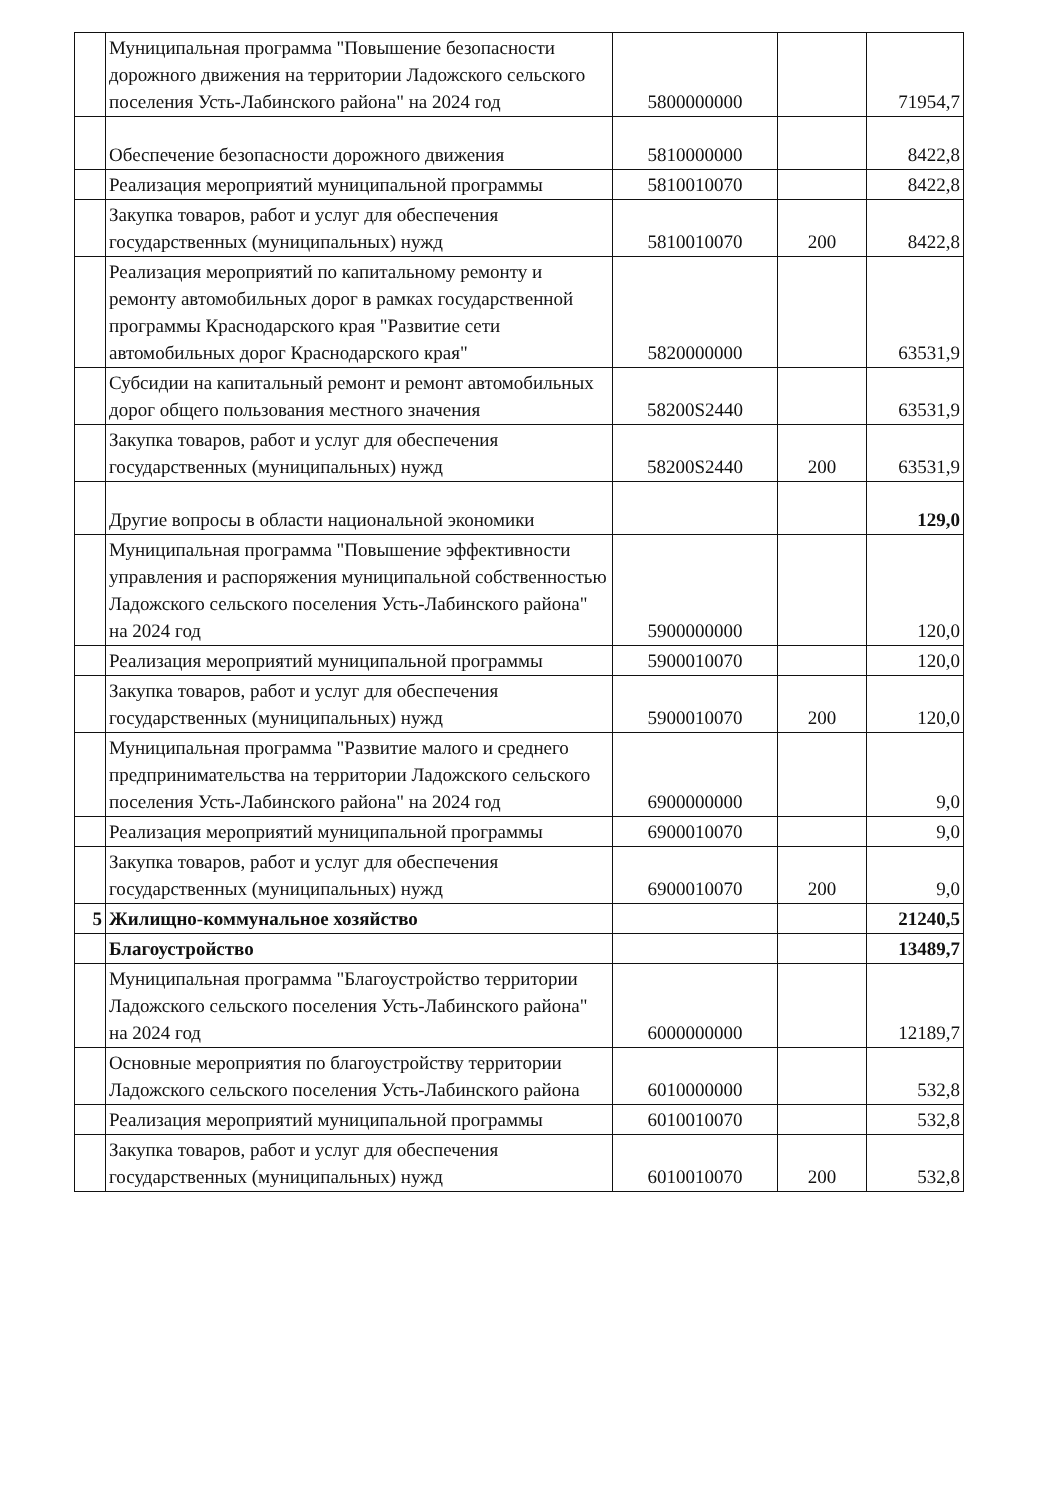| | Муниципальная программа "Повышение безопасности дорожного движения на территории Ладожского сельского поселения Усть-Лабинского района" на 2024 год | 5800000000 | | 71954,7 |
| | Обеспечение безопасности дорожного движения | 5810000000 | | 8422,8 |
| | Реализация мероприятий муниципальной программы | 5810010070 | | 8422,8 |
| | Закупка товаров, работ и услуг для обеспечения государственных (муниципальных) нужд | 5810010070 | 200 | 8422,8 |
| | Реализация мероприятий по капитальному ремонту и ремонту автомобильных дорог в рамках государственной программы Краснодарского края "Развитие сети автомобильных дорог Краснодарского края" | 5820000000 | | 63531,9 |
| | Субсидии на капитальный ремонт и ремонт автомобильных дорог общего пользования местного значения | 58200S2440 | | 63531,9 |
| | Закупка товаров, работ и услуг для обеспечения государственных (муниципальных) нужд | 58200S2440 | 200 | 63531,9 |
| | Другие вопросы в области национальной экономики | | | 129,0 |
| | Муниципальная программа "Повышение эффективности управления и распоряжения муниципальной собственностью Ладожского сельского поселения Усть-Лабинского района" на 2024 год | 5900000000 | | 120,0 |
| | Реализация мероприятий муниципальной программы | 5900010070 | | 120,0 |
| | Закупка товаров, работ и услуг для обеспечения государственных (муниципальных) нужд | 5900010070 | 200 | 120,0 |
| | Муниципальная программа "Развитие малого и среднего предпринимательства на территории Ладожского сельского поселения Усть-Лабинского района" на 2024 год | 6900000000 | | 9,0 |
| | Реализация мероприятий муниципальной программы | 6900010070 | | 9,0 |
| | Закупка товаров, работ и услуг для обеспечения государственных (муниципальных) нужд | 6900010070 | 200 | 9,0 |
| 5 | Жилищно-коммунальное хозяйство | | | 21240,5 |
| | Благоустройство | | | 13489,7 |
| | Муниципальная программа "Благоустройство территории Ладожского сельского поселения Усть-Лабинского района" на 2024 год | 6000000000 | | 12189,7 |
| | Основные мероприятия по благоустройству территории Ладожского сельского поселения Усть-Лабинского района | 6010000000 | | 532,8 |
| | Реализация мероприятий муниципальной программы | 6010010070 | | 532,8 |
| | Закупка товаров, работ и услуг для обеспечения государственных (муниципальных) нужд | 6010010070 | 200 | 532,8 |